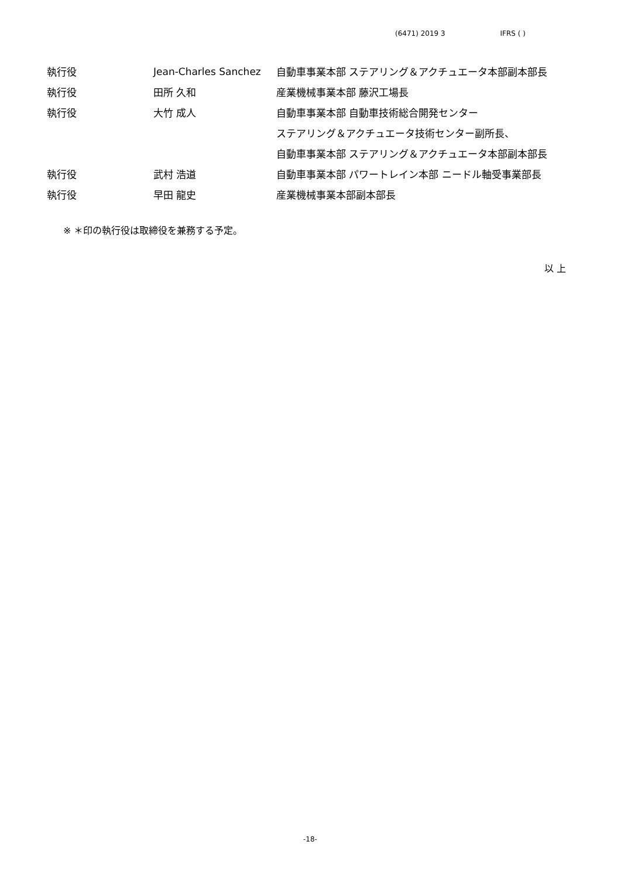(6471) 2019 3 IFRS ( )
| 執行役 | Jean-Charles Sanchez | 自動車事業本部 ステアリング＆アクチュエータ本部副本部長 |
| 執行役 | 田所 久和 | 産業機械事業本部 藤沢工場長 |
| 執行役 | 大竹 成人 | 自動車事業本部 自動車技術総合開発センター |
| | | ステアリング＆アクチュエータ技術センター副所長、 |
| | | 自動車事業本部 ステアリング＆アクチュエータ本部副本部長 |
| 執行役 | 武村 浩道 | 自動車事業本部 パワートレイン本部 ニードル軸受事業部長 |
| 執行役 | 早田 龍史 | 産業機械事業本部副本部長 |
※ ＊印の執行役は取締役を兼務する予定。
以 上
-18-